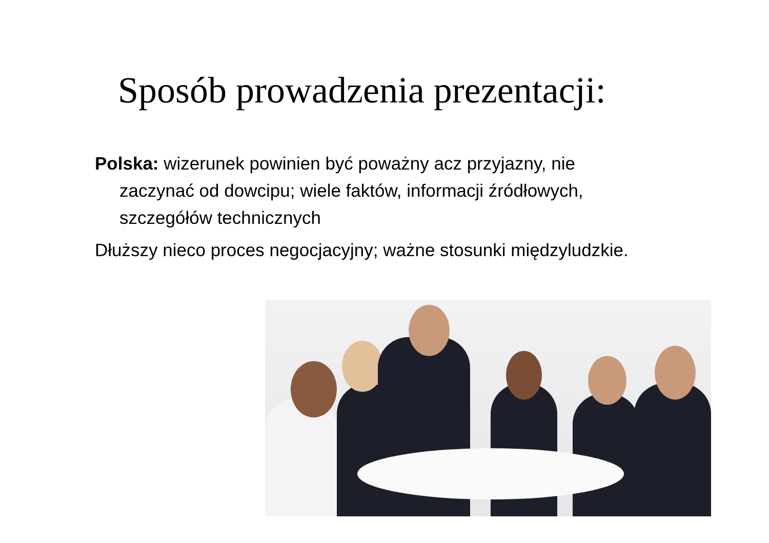Sposób prowadzenia prezentacji:
Polska: wizerunek powinien być poważny acz przyjazny, nie zaczynać od dowcipu; wiele faktów, informacji źródłowych, szczegółów technicznych
Dłuższy nieco proces negocjacyjny; ważne stosunki międzyludzkie.